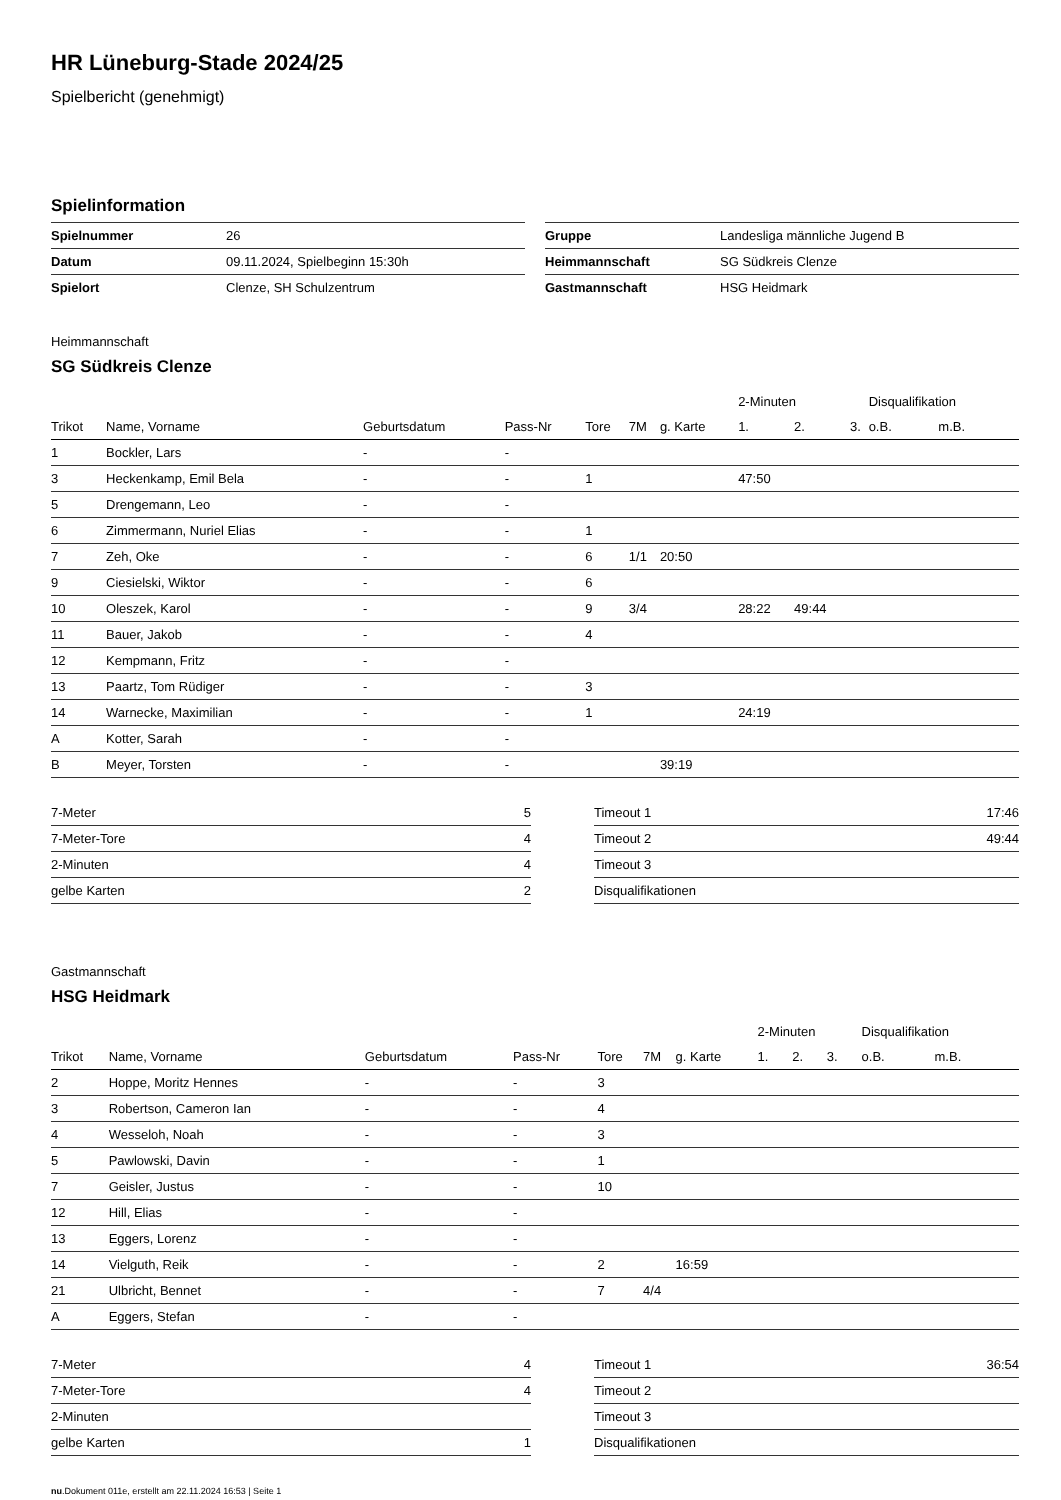HR Lüneburg-Stade 2024/25
Spielbericht (genehmigt)
Spielinformation
| Spielnummer | 26 |
| Datum | 09.11.2024, Spielbeginn 15:30h |
| Spielort | Clenze, SH Schulzentrum |
| Gruppe | Landesliga männliche Jugend B |
| Heimmannschaft | SG Südkreis Clenze |
| Gastmannschaft | HSG Heidmark |
Heimmannschaft
SG Südkreis Clenze
| | | | | | | | 2-Minuten | | | Disqualifikation | |
| --- | --- | --- | --- | --- | --- | --- | --- | --- | --- | --- | --- |
| Trikot | Name, Vorname | Geburtsdatum | Pass-Nr | Tore | 7M | g. Karte | 1. | 2. | 3. | o.B. | m.B. |
| 1 | Bockler, Lars | - | - | | | | | | | | |
| 3 | Heckenkamp, Emil Bela | - | - | 1 | | | 47:50 | | | | |
| 5 | Drengemann, Leo | - | - | | | | | | | | |
| 6 | Zimmermann, Nuriel Elias | - | - | 1 | | | | | | | |
| 7 | Zeh, Oke | - | - | 6 | 1/1 | 20:50 | | | | | |
| 9 | Ciesielski, Wiktor | - | - | 6 | | | | | | | |
| 10 | Oleszek, Karol | - | - | 9 | 3/4 | | 28:22 | 49:44 | | | |
| 11 | Bauer, Jakob | - | - | 4 | | | | | | | |
| 12 | Kempmann, Fritz | - | - | | | | | | | | |
| 13 | Paartz, Tom Rüdiger | - | - | 3 | | | | | | | |
| 14 | Warnecke, Maximilian | - | - | 1 | | | 24:19 | | | | |
| A | Kotter, Sarah | - | - | | | | | | | | |
| B | Meyer, Torsten | - | - | | | 39:19 | | | | | |
| 7-Meter | 5 |
| 7-Meter-Tore | 4 |
| 2-Minuten | 4 |
| gelbe Karten | 2 |
| Timeout 1 | 17:46 |
| Timeout 2 | 49:44 |
| Timeout 3 | |
| Disqualifikationen | |
Gastmannschaft
HSG Heidmark
| | | | | | | | 2-Minuten | | | Disqualifikation | |
| --- | --- | --- | --- | --- | --- | --- | --- | --- | --- | --- | --- |
| Trikot | Name, Vorname | Geburtsdatum | Pass-Nr | Tore | 7M | g. Karte | 1. | 2. | 3. | o.B. | m.B. |
| 2 | Hoppe, Moritz Hennes | - | - | 3 | | | | | | | |
| 3 | Robertson, Cameron Ian | - | - | 4 | | | | | | | |
| 4 | Wesseloh, Noah | - | - | 3 | | | | | | | |
| 5 | Pawlowski, Davin | - | - | 1 | | | | | | | |
| 7 | Geisler, Justus | - | - | 10 | | | | | | | |
| 12 | Hill, Elias | - | - | | | | | | | | |
| 13 | Eggers, Lorenz | - | - | | | | | | | | |
| 14 | Vielguth, Reik | - | - | 2 | | 16:59 | | | | | |
| 21 | Ulbricht, Bennet | - | - | 7 | 4/4 | | | | | | |
| A | Eggers, Stefan | - | - | | | | | | | | |
| 7-Meter | 4 |
| 7-Meter-Tore | 4 |
| 2-Minuten | |
| gelbe Karten | 1 |
| Timeout 1 | 36:54 |
| Timeout 2 | |
| Timeout 3 | |
| Disqualifikationen | |
nu.Dokument 011e, erstellt am 22.11.2024 16:53 | Seite 1